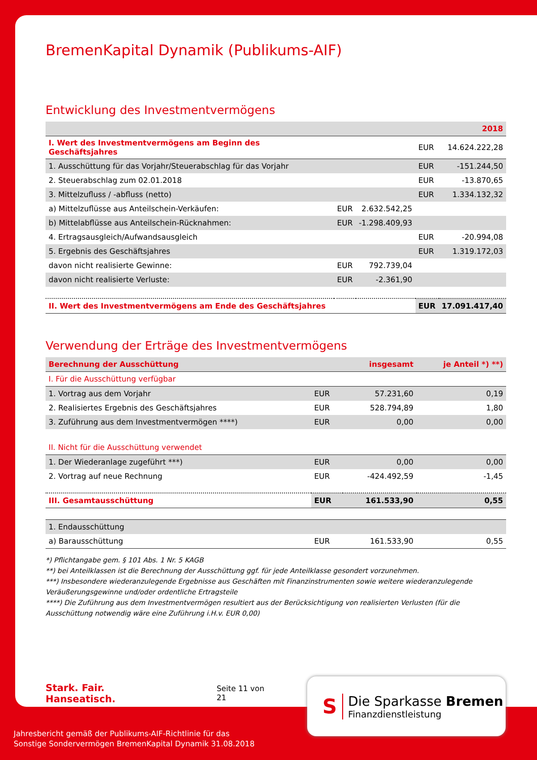BremenKapital Dynamik (Publikums-AIF)
Entwicklung des Investmentvermögens
| | | | | 2018 |
| I. Wert des Investmentvermögens am Beginn des Geschäftsjahres | | | EUR | 14.624.222,28 |
| 1. Ausschüttung für das Vorjahr/Steuerabschlag für das Vorjahr | | | EUR | -151.244,50 |
| 2. Steuerabschlag zum 02.01.2018 | | | EUR | -13.870,65 |
| 3. Mittelzufluss / -abfluss (netto) | | | EUR | 1.334.132,32 |
| a) Mittelzuflüsse aus Anteilschein-Verkäufen: | EUR | 2.632.542,25 | | |
| b) Mittelabflüsse aus Anteilschein-Rücknahmen: | EUR | -1.298.409,93 | | |
| 4. Ertragsausgleich/Aufwandsausgleich | | | EUR | -20.994,08 |
| 5. Ergebnis des Geschäftsjahres | | | EUR | 1.319.172,03 |
| davon nicht realisierte Gewinne: | EUR | 792.739,04 | | |
| davon nicht realisierte Verluste: | EUR | -2.361,90 | | |
| II. Wert des Investmentvermögens am Ende des Geschäftsjahres | | | EUR | 17.091.417,40 |
Verwendung der Erträge des Investmentvermögens
| Berechnung der Ausschüttung | | insgesamt | je Anteil *) **) |
| I. Für die Ausschüttung verfügbar | | | |
| 1. Vortrag aus dem Vorjahr | EUR | 57.231,60 | 0,19 |
| 2. Realisiertes Ergebnis des Geschäftsjahres | EUR | 528.794,89 | 1,80 |
| 3. Zuführung aus dem Investmentvermögen ****) | EUR | 0,00 | 0,00 |
| II. Nicht für die Ausschüttung verwendet | | | |
| 1. Der Wiederanlage zugeführt ***) | EUR | 0,00 | 0,00 |
| 2. Vortrag auf neue Rechnung | EUR | -424.492,59 | -1,45 |
| III. Gesamtausschüttung | EUR | 161.533,90 | 0,55 |
| 1. Endausschüttung | | | |
| a) Barausschüttung | EUR | 161.533,90 | 0,55 |
*) Pflichtangabe gem. § 101 Abs. 1 Nr. 5 KAGB
**) bei Anteilklassen ist die Berechnung der Ausschüttung ggf. für jede Anteilklasse gesondert vorzunehmen.
***) Insbesondere wiederanzulegende Ergebnisse aus Geschäften mit Finanzinstrumenten sowie weitere wiederanzulegende Veräußerungsgewinne und/oder ordentliche Ertragsteile
****) Die Zuführung aus dem Investmentvermögen resultiert aus der Berücksichtigung von realisierten Verlusten (für die Ausschüttung notwendig wäre eine Zuführung i.H.v. EUR 0,00)
Stark. Fair. Hanseatisch. Seite 11 von 21
S
Die Sparkasse Bremen
Finanzdienstleistung
Jahresbericht gemäß der Publikums-AIF-Richtlinie für das
Sonstige Sondervermögen BremenKapital Dynamik 31.08.2018